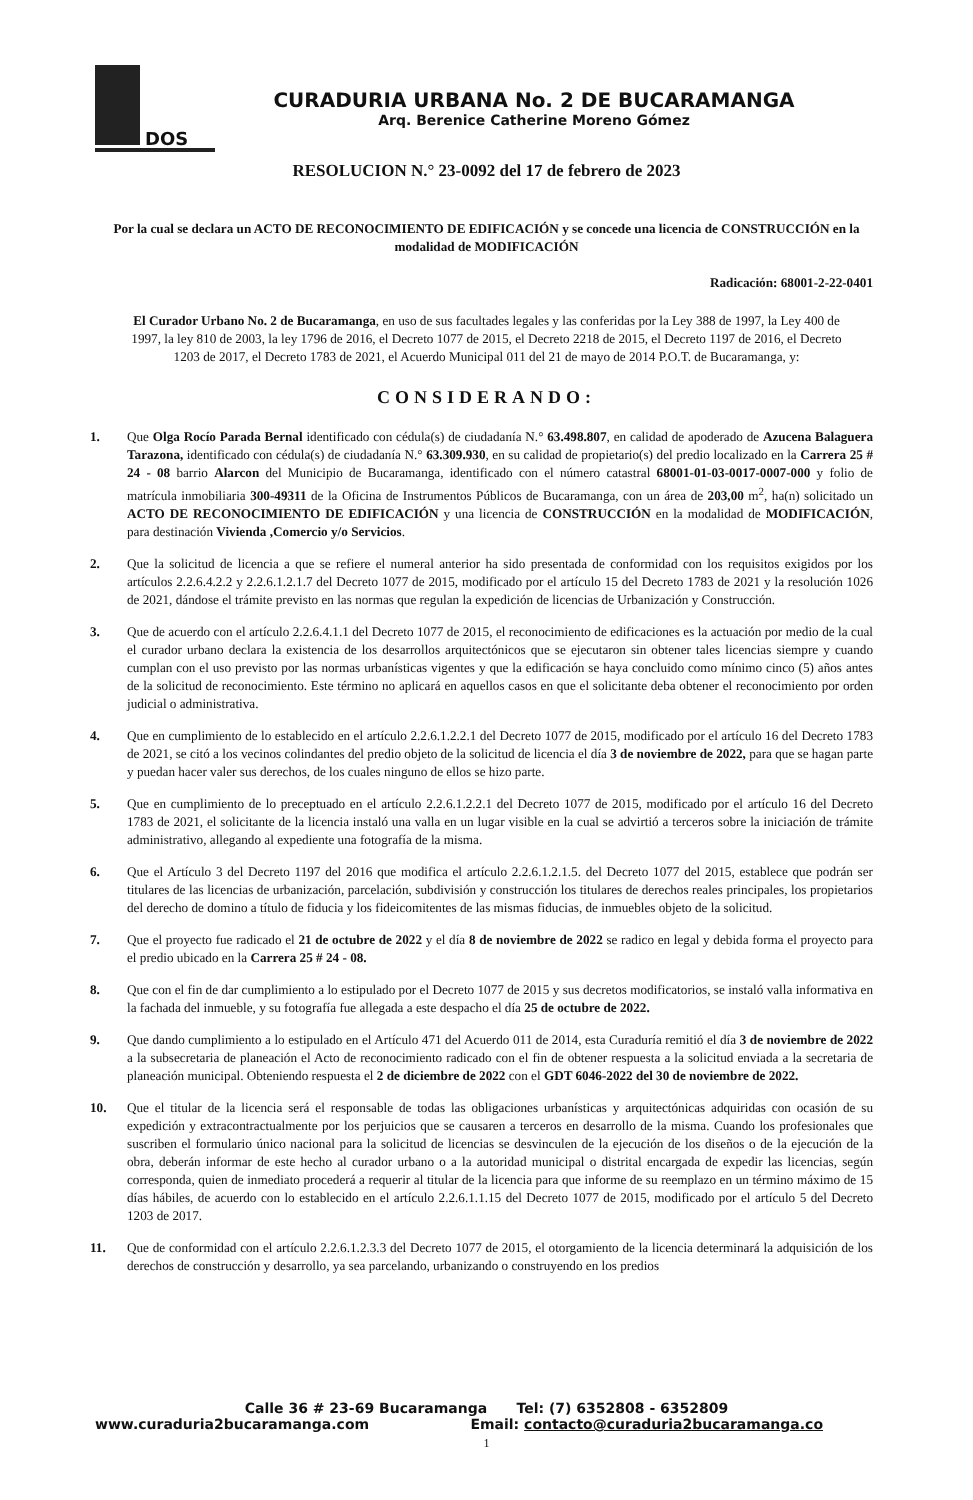DOS
CURADURIA URBANA No. 2 DE BUCARAMANGA
Arq. Berenice Catherine Moreno Gómez
RESOLUCION N.° 23-0092 del 17 de febrero de 2023
Por la cual se declara un ACTO DE RECONOCIMIENTO DE EDIFICACIÓN y se concede una licencia de CONSTRUCCIÓN en la modalidad de MODIFICACIÓN
Radicación: 68001-2-22-0401
El Curador Urbano No. 2 de Bucaramanga, en uso de sus facultades legales y las conferidas por la Ley 388 de 1997, la Ley 400 de 1997, la ley 810 de 2003, la ley 1796 de 2016, el Decreto 1077 de 2015, el Decreto 2218 de 2015, el Decreto 1197 de 2016, el Decreto 1203 de 2017, el Decreto 1783 de 2021, el Acuerdo Municipal 011 del 21 de mayo de 2014 P.O.T. de Bucaramanga, y:
CONSIDERANDO:
1. Que Olga Rocío Parada Bernal identificado con cédula(s) de ciudadanía N.° 63.498.807, en calidad de apoderado de Azucena Balaguera Tarazona, identificado con cédula(s) de ciudadanía N.° 63.309.930, en su calidad de propietario(s) del predio localizado en la Carrera 25 # 24 - 08 barrio Alarcon del Municipio de Bucaramanga, identificado con el número catastral 68001-01-03-0017-0007-000 y folio de matrícula inmobiliaria 300-49311 de la Oficina de Instrumentos Públicos de Bucaramanga, con un área de 203,00 m<sup>2</sup>, ha(n) solicitado un ACTO DE RECONOCIMIENTO DE EDIFICACIÓN y una licencia de CONSTRUCCIÓN en la modalidad de MODIFICACIÓN, para destinación Vivienda ,Comercio y/o Servicios.
2. Que la solicitud de licencia a que se refiere el numeral anterior ha sido presentada de conformidad con los requisitos exigidos por los artículos 2.2.6.4.2.2 y 2.2.6.1.2.1.7 del Decreto 1077 de 2015, modificado por el artículo 15 del Decreto 1783 de 2021 y la resolución 1026 de 2021, dándose el trámite previsto en las normas que regulan la expedición de licencias de Urbanización y Construcción.
3. Que de acuerdo con el artículo 2.2.6.4.1.1 del Decreto 1077 de 2015, el reconocimiento de edificaciones es la actuación por medio de la cual el curador urbano declara la existencia de los desarrollos arquitectónicos que se ejecutaron sin obtener tales licencias siempre y cuando cumplan con el uso previsto por las normas urbanísticas vigentes y que la edificación se haya concluido como mínimo cinco (5) años antes de la solicitud de reconocimiento. Este término no aplicará en aquellos casos en que el solicitante deba obtener el reconocimiento por orden judicial o administrativa.
4. Que en cumplimiento de lo establecido en el artículo 2.2.6.1.2.2.1 del Decreto 1077 de 2015, modificado por el artículo 16 del Decreto 1783 de 2021, se citó a los vecinos colindantes del predio objeto de la solicitud de licencia el día 3 de noviembre de 2022, para que se hagan parte y puedan hacer valer sus derechos, de los cuales ninguno de ellos se hizo parte.
5. Que en cumplimiento de lo preceptuado en el artículo 2.2.6.1.2.2.1 del Decreto 1077 de 2015, modificado por el artículo 16 del Decreto 1783 de 2021, el solicitante de la licencia instaló una valla en un lugar visible en la cual se advirtió a terceros sobre la iniciación de trámite administrativo, allegando al expediente una fotografía de la misma.
6. Que el Artículo 3 del Decreto 1197 del 2016 que modifica el artículo 2.2.6.1.2.1.5. del Decreto 1077 del 2015, establece que podrán ser titulares de las licencias de urbanización, parcelación, subdivisión y construcción los titulares de derechos reales principales, los propietarios del derecho de domino a título de fiducia y los fideicomitentes de las mismas fiducias, de inmuebles objeto de la solicitud.
7. Que el proyecto fue radicado el 21 de octubre de 2022 y el día 8 de noviembre de 2022 se radico en legal y debida forma el proyecto para el predio ubicado en la Carrera 25 # 24 - 08.
8. Que con el fin de dar cumplimiento a lo estipulado por el Decreto 1077 de 2015 y sus decretos modificatorios, se instaló valla informativa en la fachada del inmueble, y su fotografía fue allegada a este despacho el día 25 de octubre de 2022.
9. Que dando cumplimiento a lo estipulado en el Artículo 471 del Acuerdo 011 de 2014, esta Curaduría remitió el día 3 de noviembre de 2022 a la subsecretaria de planeación el Acto de reconocimiento radicado con el fin de obtener respuesta a la solicitud enviada a la secretaria de planeación municipal. Obteniendo respuesta el 2 de diciembre de 2022 con el GDT 6046-2022 del 30 de noviembre de 2022.
10. Que el titular de la licencia será el responsable de todas las obligaciones urbanísticas y arquitectónicas adquiridas con ocasión de su expedición y extracontractualmente por los perjuicios que se causaren a terceros en desarrollo de la misma. Cuando los profesionales que suscriben el formulario único nacional para la solicitud de licencias se desvinculen de la ejecución de los diseños o de la ejecución de la obra, deberán informar de este hecho al curador urbano o a la autoridad municipal o distrital encargada de expedir las licencias, según corresponda, quien de inmediato procederá a requerir al titular de la licencia para que informe de su reemplazo en un término máximo de 15 días hábiles, de acuerdo con lo establecido en el artículo 2.2.6.1.1.15 del Decreto 1077 de 2015, modificado por el artículo 5 del Decreto 1203 de 2017.
11. Que de conformidad con el artículo 2.2.6.1.2.3.3 del Decreto 1077 de 2015, el otorgamiento de la licencia determinará la adquisición de los derechos de construcción y desarrollo, ya sea parcelando, urbanizando o construyendo en los predios
Calle 36 # 23-69 Bucaramanga Tel: (7) 6352808 - 6352809
www.curaduria2bucaramanga.com Email: contacto@curaduria2bucaramanga.co
1